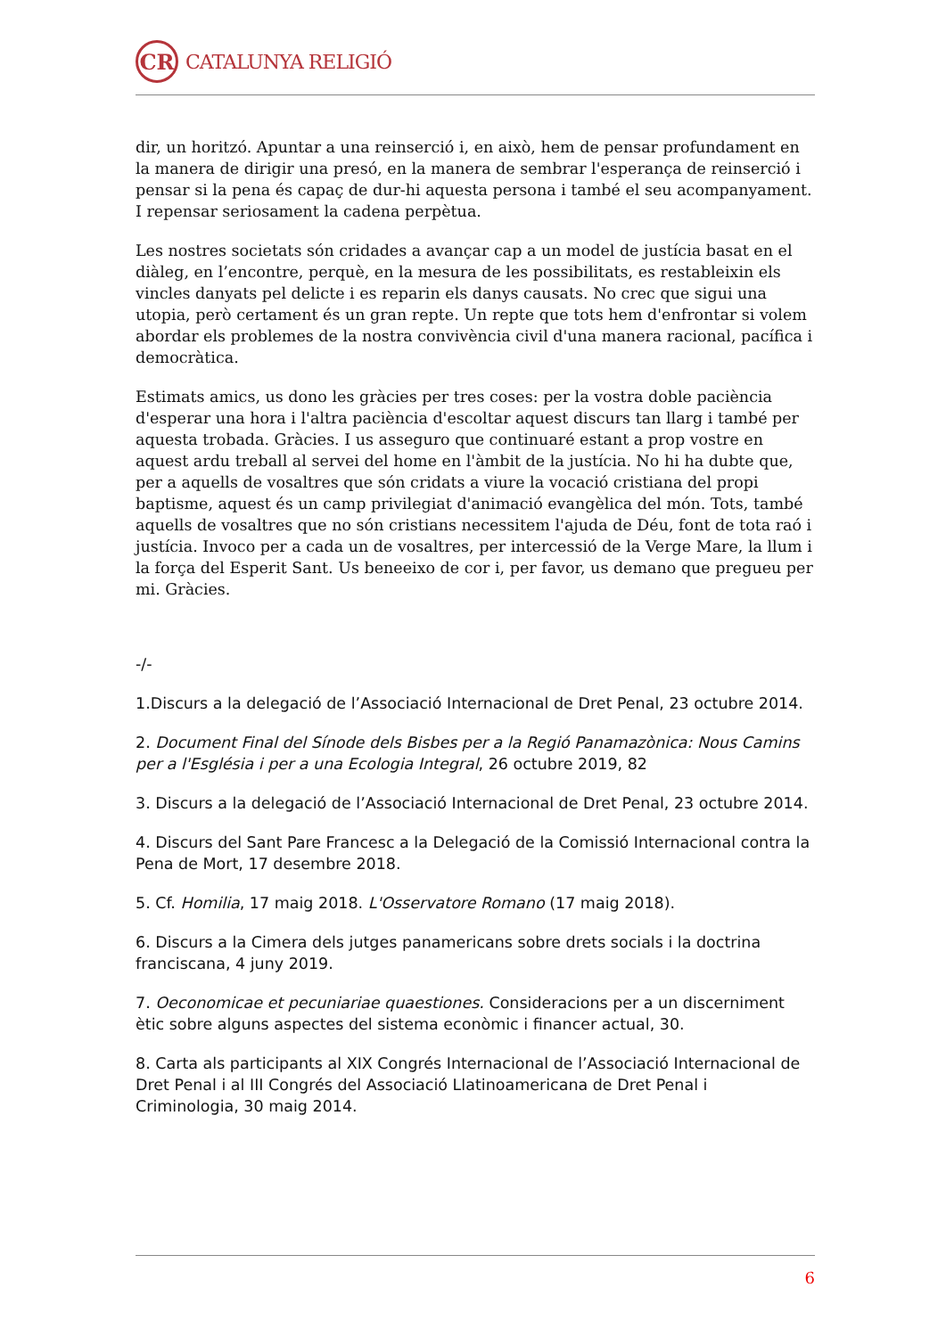CR
CATALUNYA RELIGIÓ
dir, un horitzó. Apuntar a una reinserció i, en això, hem de pensar profundament en la manera de dirigir una presó, en la manera de sembrar l'esperança de reinserció i pensar si la pena és capaç de dur-hi aquesta persona i també el seu acompanyament. I repensar seriosament la cadena perpètua.
Les nostres societats són cridades a avançar cap a un model de justícia basat en el diàleg, en l’encontre, perquè, en la mesura de les possibilitats, es restableixin els vincles danyats pel delicte i es reparin els danys causats. No crec que sigui una utopia, però certament és un gran repte. Un repte que tots hem d'enfrontar si volem abordar els problemes de la nostra convivència civil d'una manera racional, pacífica i democràtica.
Estimats amics, us dono les gràcies per tres coses: per la vostra doble paciència d'esperar una hora i l'altra paciència d'escoltar aquest discurs tan llarg i també per aquesta trobada. Gràcies. I us asseguro que continuaré estant a prop vostre en aquest ardu treball al servei del home en l'àmbit de la justícia. No hi ha dubte que, per a aquells de vosaltres que són cridats a viure la vocació cristiana del propi baptisme, aquest és un camp privilegiat d'animació evangèlica del món. Tots, també aquells de vosaltres que no són cristians necessitem l'ajuda de Déu, font de tota raó i justícia. Invoco per a cada un de vosaltres, per intercessió de la Verge Mare, la llum i la força del Esperit Sant. Us beneeixo de cor i, per favor, us demano que pregueu per mi. Gràcies.
-/-
1.Discurs a la delegació de l’Associació Internacional de Dret Penal, 23 octubre 2014.
2. Document Final del Sínode dels Bisbes per a la Regió Panamazònica: Nous Camins per a l'Església i per a una Ecologia Integral, 26 octubre 2019, 82
3. Discurs a la delegació de l’Associació Internacional de Dret Penal, 23 octubre 2014.
4. Discurs del Sant Pare Francesc a la Delegació de la Comissió Internacional contra la Pena de Mort, 17 desembre 2018.
5. Cf. Homilia, 17 maig 2018. L'Osservatore Romano (17 maig 2018).
6. Discurs a la Cimera dels jutges panamericans sobre drets socials i la doctrina franciscana, 4 juny 2019.
7. Oeconomicae et pecuniariae quaestiones. Consideracions per a un discerniment ètic sobre alguns aspectes del sistema econòmic i financer actual, 30.
8. Carta als participants al XIX Congrés Internacional de l’Associació Internacional de Dret Penal i al III Congrés del Associació Llatinoamericana de Dret Penal i Criminologia, 30 maig 2014.
6